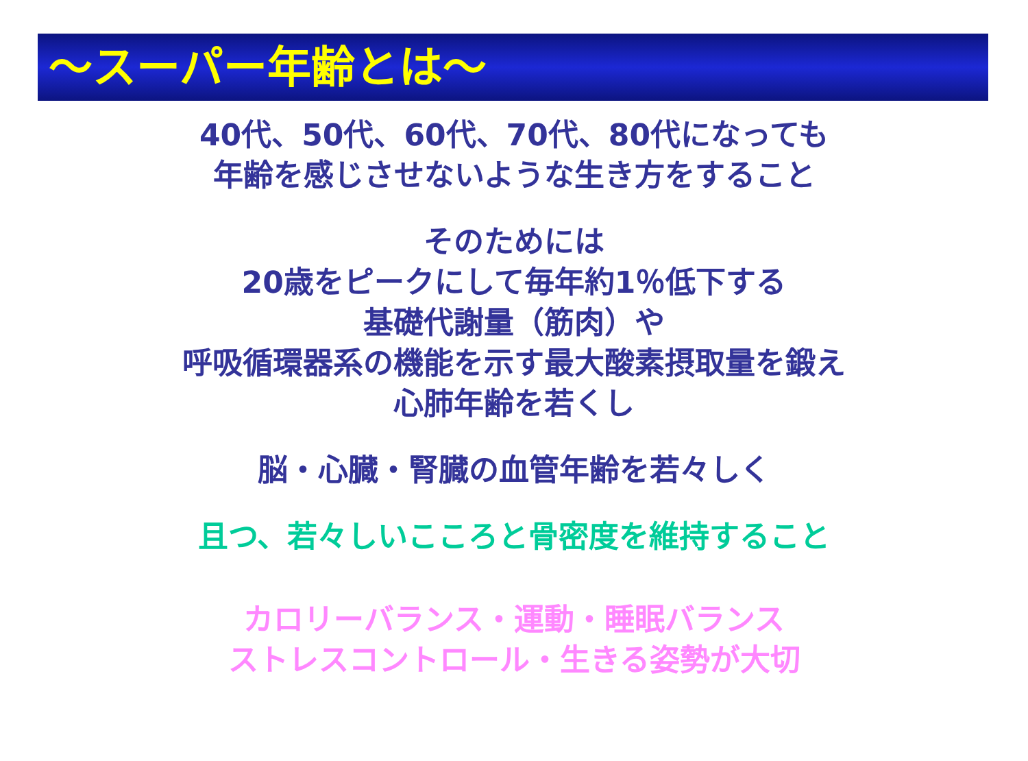～スーパー年齢とは～
40代、50代、60代、70代、80代になっても
年齢を感じさせないような生き方をすること
そのためには
20歳をピークにして毎年約1％低下する
基礎代謝量（筋肉）や
呼吸循環器系の機能を示す最大酸素摂取量を鍛え
心肺年齢を若くし
脳・心臓・腎臓の血管年齢を若々しく
且つ、若々しいこころと骨密度を維持すること
カロリーバランス・運動・睡眠バランス
ストレスコントロール・生きる姿勢が大切